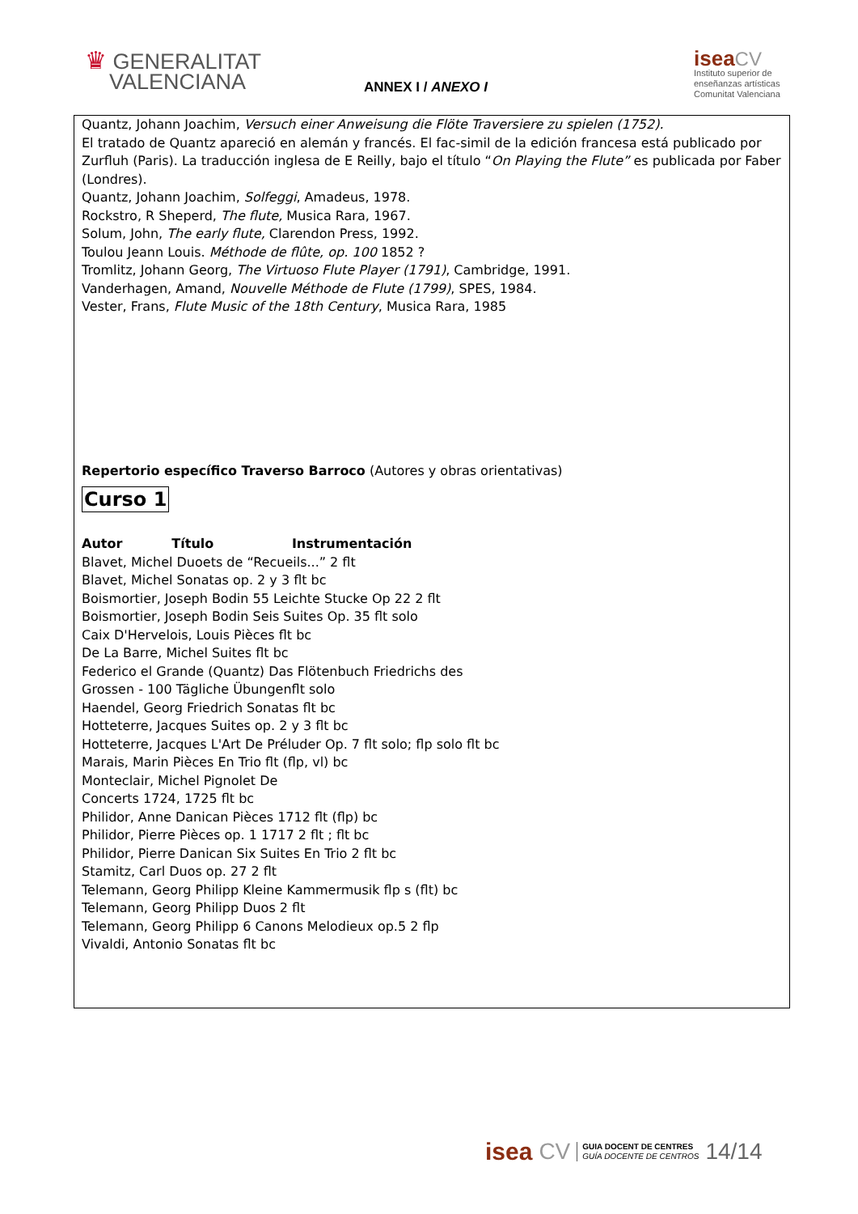♛ GENERALITAT
VALENCIANA
ANNEX I / ANEXO I
isea CV
Instituto superior de
enseñanzas artísticas
Comunitat Valenciana
Quantz, Johann Joachim, Versuch einer Anweisung die Flöte Traversiere zu spielen (1752).
El tratado de Quantz apareció en alemán y francés. El fac-simil de la edición francesa está publicado por Zurfluh (Paris). La traducción inglesa de E Reilly, bajo el título “On Playing the Flute” es publicada por Faber (Londres).
Quantz, Johann Joachim, Solfeggi, Amadeus, 1978.
Rockstro, R Sheperd, The flute, Musica Rara, 1967.
Solum, John, The early flute, Clarendon Press, 1992.
Toulou Jeann Louis. Méthode de flûte, op. 100 1852 ?
Tromlitz, Johann Georg, The Virtuoso Flute Player (1791), Cambridge, 1991.
Vanderhagen, Amand, Nouvelle Méthode de Flute (1799), SPES, 1984.
Vester, Frans, Flute Music of the 18th Century, Musica Rara, 1985
Repertorio específico Traverso Barroco (Autores y obras orientativas)
Curso 1
Autor Título Instrumentación
Blavet, Michel Duoets de “Recueils...” 2 flt
Blavet, Michel Sonatas op. 2 y 3 flt bc
Boismortier, Joseph Bodin 55 Leichte Stucke Op 22 2 flt
Boismortier, Joseph Bodin Seis Suites Op. 35 flt solo
Caix D'Hervelois, Louis Pièces flt bc
De La Barre, Michel Suites flt bc
Federico el Grande (Quantz) Das Flötenbuch Friedrichs des
Grossen - 100 Tägliche Übungenflt solo
Haendel, Georg Friedrich Sonatas flt bc
Hotteterre, Jacques Suites op. 2 y 3 flt bc
Hotteterre, Jacques L'Art De Préluder Op. 7 flt solo; flp solo flt bc
Marais, Marin Pièces En Trio flt (flp, vl) bc
Monteclair, Michel Pignolet De
Concerts 1724, 1725 flt bc
Philidor, Anne Danican Pièces 1712 flt (flp) bc
Philidor, Pierre Pièces op. 1 1717 2 flt ; flt bc
Philidor, Pierre Danican Six Suites En Trio 2 flt bc
Stamitz, Carl Duos op. 27 2 flt
Telemann, Georg Philipp Kleine Kammermusik flp s (flt) bc
Telemann, Georg Philipp Duos 2 flt
Telemann, Georg Philipp 6 Canons Melodieux op.5 2 flp
Vivaldi, Antonio Sonatas flt bc
isea CV
GUIA DOCENT DE CENTRES
GUÍA DOCENTE DE CENTROS
14/14